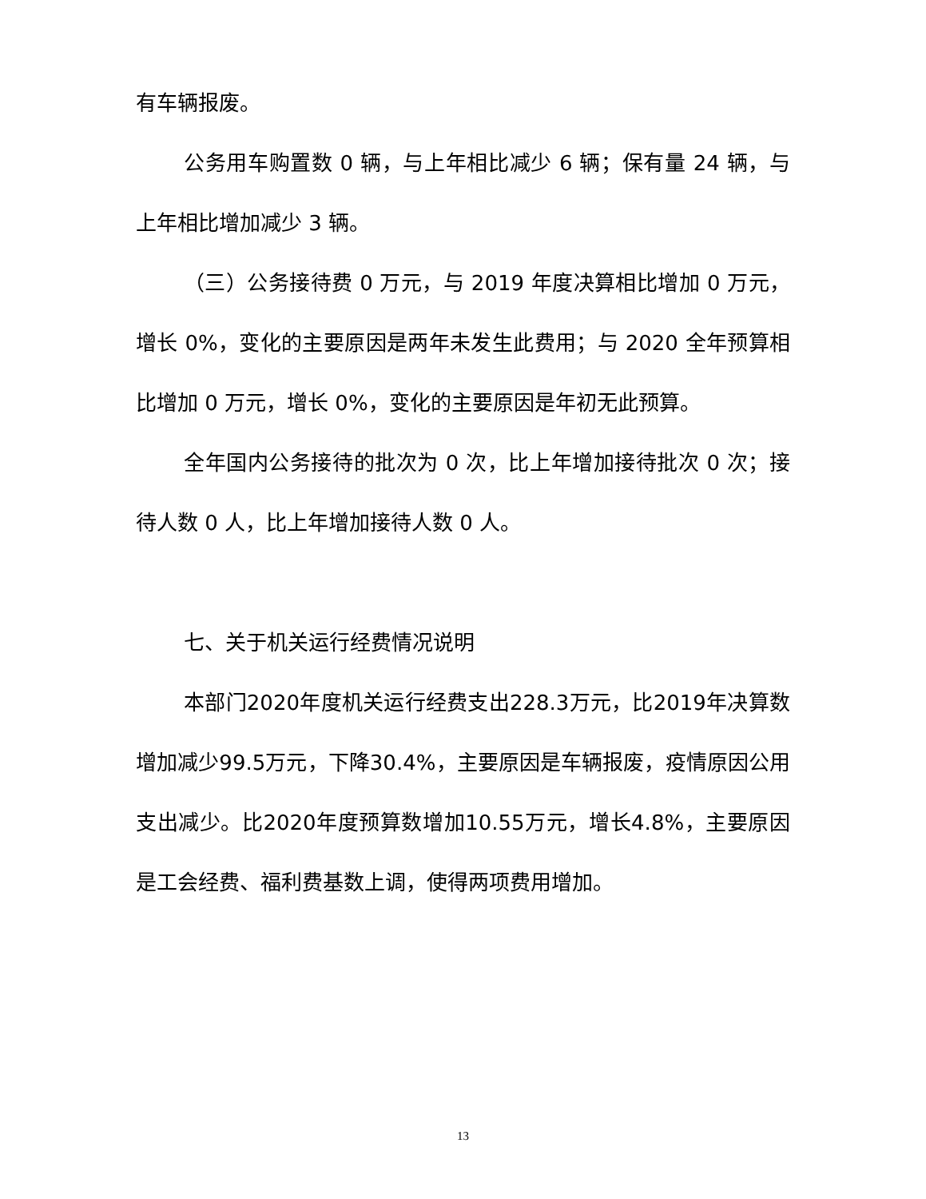有车辆报废。
公务用车购置数 0 辆，与上年相比减少 6 辆；保有量 24 辆，与上年相比增加减少 3 辆。
（三）公务接待费 0 万元，与 2019 年度决算相比增加 0 万元，增长 0%，变化的主要原因是两年未发生此费用；与 2020 全年预算相比增加 0 万元，增长 0%，变化的主要原因是年初无此预算。
全年国内公务接待的批次为 0 次，比上年增加接待批次 0 次；接待人数 0 人，比上年增加接待人数 0 人。
七、关于机关运行经费情况说明
本部门2020年度机关运行经费支出228.3万元，比2019年决算数增加减少99.5万元，下降30.4%，主要原因是车辆报废，疫情原因公用支出减少。比2020年度预算数增加10.55万元，增长4.8%，主要原因是工会经费、福利费基数上调，使得两项费用增加。
13